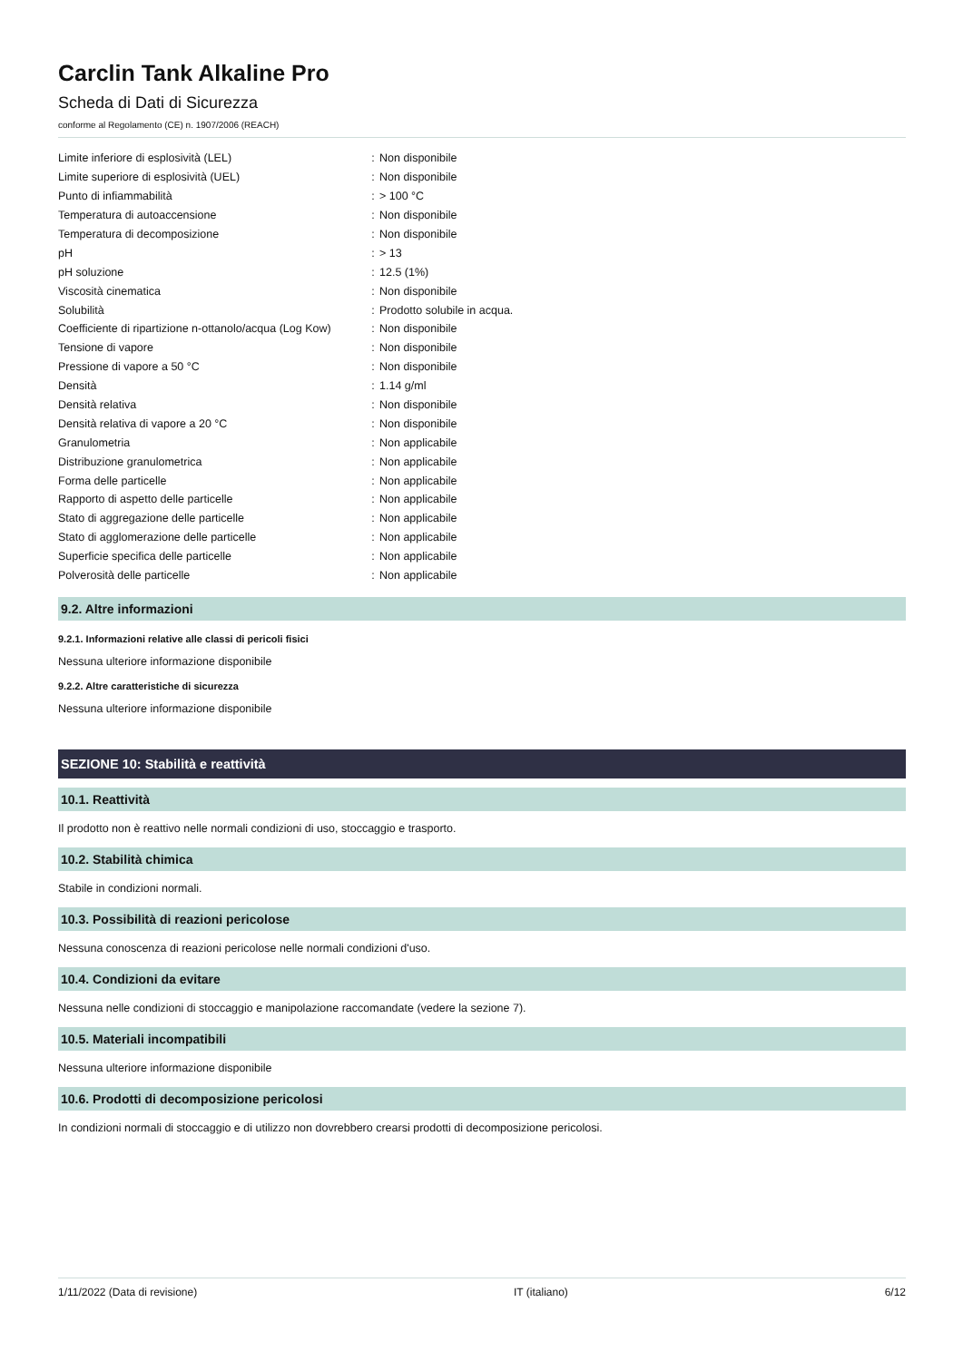Carclin Tank Alkaline Pro
Scheda di Dati di Sicurezza
conforme al Regolamento (CE) n. 1907/2006 (REACH)
| Limite inferiore di esplosività (LEL) | : | Non disponibile |
| Limite superiore di esplosività (UEL) | : | Non disponibile |
| Punto di infiammabilità | : | > 100 °C |
| Temperatura di autoaccensione | : | Non disponibile |
| Temperatura di decomposizione | : | Non disponibile |
| pH | : | > 13 |
| pH soluzione | : | 12.5 (1%) |
| Viscosità cinematica | : | Non disponibile |
| Solubilità | : | Prodotto solubile in acqua. |
| Coefficiente di ripartizione n-ottanolo/acqua (Log Kow) | : | Non disponibile |
| Tensione di vapore | : | Non disponibile |
| Pressione di vapore a 50 °C | : | Non disponibile |
| Densità | : | 1.14 g/ml |
| Densità relativa | : | Non disponibile |
| Densità relativa di vapore a 20 °C | : | Non disponibile |
| Granulometria | : | Non applicabile |
| Distribuzione granulometrica | : | Non applicabile |
| Forma delle particelle | : | Non applicabile |
| Rapporto di aspetto delle particelle | : | Non applicabile |
| Stato di aggregazione delle particelle | : | Non applicabile |
| Stato di agglomerazione delle particelle | : | Non applicabile |
| Superficie specifica delle particelle | : | Non applicabile |
| Polverosità delle particelle | : | Non applicabile |
9.2. Altre informazioni
9.2.1. Informazioni relative alle classi di pericoli fisici
Nessuna ulteriore informazione disponibile
9.2.2. Altre caratteristiche di sicurezza
Nessuna ulteriore informazione disponibile
SEZIONE 10: Stabilità e reattività
10.1. Reattività
Il prodotto non è reattivo nelle normali condizioni di uso, stoccaggio e trasporto.
10.2. Stabilità chimica
Stabile in condizioni normali.
10.3. Possibilità di reazioni pericolose
Nessuna conoscenza di reazioni pericolose nelle normali condizioni d'uso.
10.4. Condizioni da evitare
Nessuna nelle condizioni di stoccaggio e manipolazione raccomandate (vedere la sezione 7).
10.5. Materiali incompatibili
Nessuna ulteriore informazione disponibile
10.6. Prodotti di decomposizione pericolosi
In condizioni normali di stoccaggio e di utilizzo non dovrebbero crearsi prodotti di decomposizione pericolosi.
1/11/2022 (Data di revisione) IT (italiano) 6/12